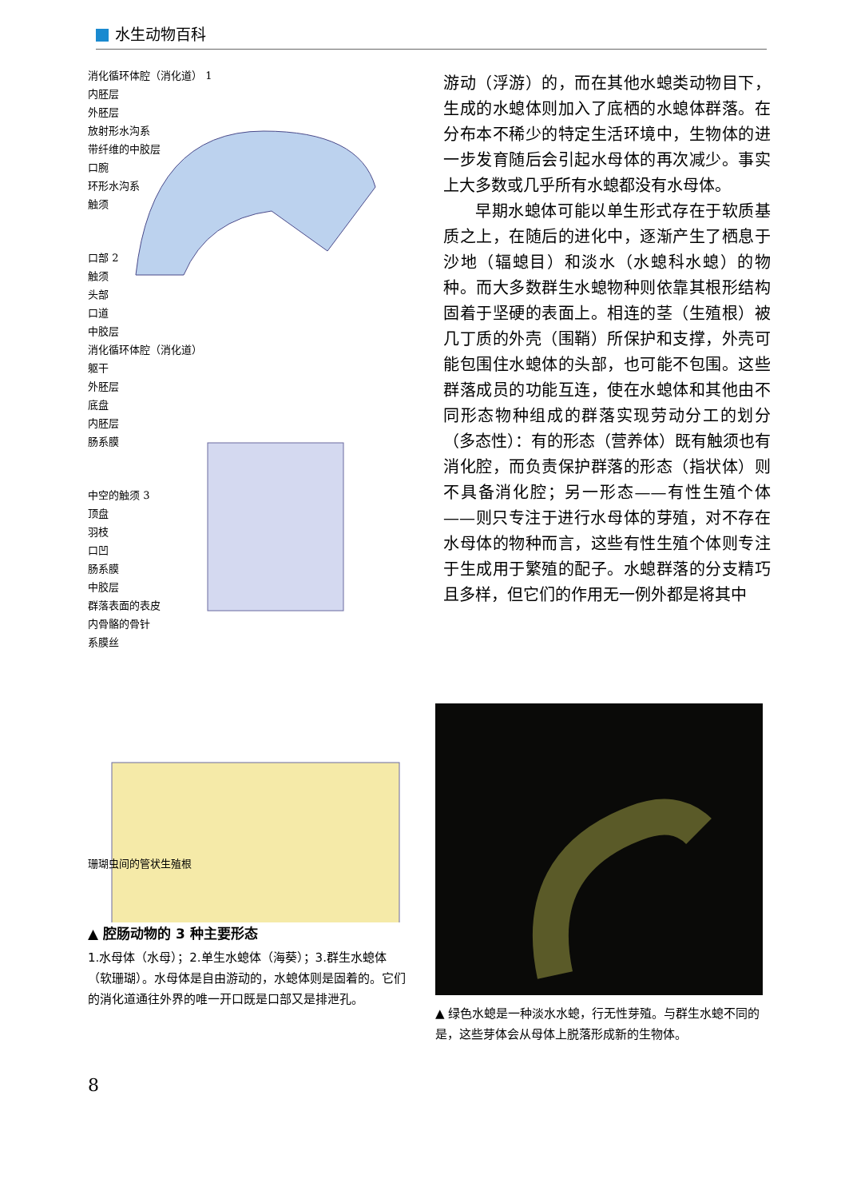水生动物百科
消化循环体腔（消化道） 1
内胚层
外胚层
放射形水沟系
带纤维的中胶层
口腕
环形水沟系
触须
口部 2
触须
头部
口道
中胶层
消化循环体腔（消化道）
躯干
外胚层
底盘
内胚层
肠系膜
中空的触须 3
顶盘
羽枝
口凹
肠系膜
中胶层
群落表面的表皮
内骨骼的骨针
系膜丝
珊瑚虫间的管状生殖根
▲ 腔肠动物的 3 种主要形态
1.水母体（水母）；2.单生水螅体（海葵）；3.群生水螅体（软珊瑚）。水母体是自由游动的，水螅体则是固着的。它们的消化道通往外界的唯一开口既是口部又是排泄孔。
游动（浮游）的，而在其他水螅类动物目下，生成的水螅体则加入了底栖的水螅体群落。在分布本不稀少的特定生活环境中，生物体的进一步发育随后会引起水母体的再次减少。事实上大多数或几乎所有水螅都没有水母体。
早期水螅体可能以单生形式存在于软质基质之上，在随后的进化中，逐渐产生了栖息于沙地（辐螅目）和淡水（水螅科水螅）的物种。而大多数群生水螅物种则依靠其根形结构固着于坚硬的表面上。相连的茎（生殖根）被几丁质的外壳（围鞘）所保护和支撑，外壳可能包围住水螅体的头部，也可能不包围。这些群落成员的功能互连，使在水螅体和其他由不同形态物种组成的群落实现劳动分工的划分（多态性）：有的形态（营养体）既有触须也有消化腔，而负责保护群落的形态（指状体）则不具备消化腔；另一形态——有性生殖个体——则只专注于进行水母体的芽殖，对不存在水母体的物种而言，这些有性生殖个体则专注于生成用于繁殖的配子。水螅群落的分支精巧且多样，但它们的作用无一例外都是将其中
▲ 绿色水螅是一种淡水水螅，行无性芽殖。与群生水螅不同的是，这些芽体会从母体上脱落形成新的生物体。
8